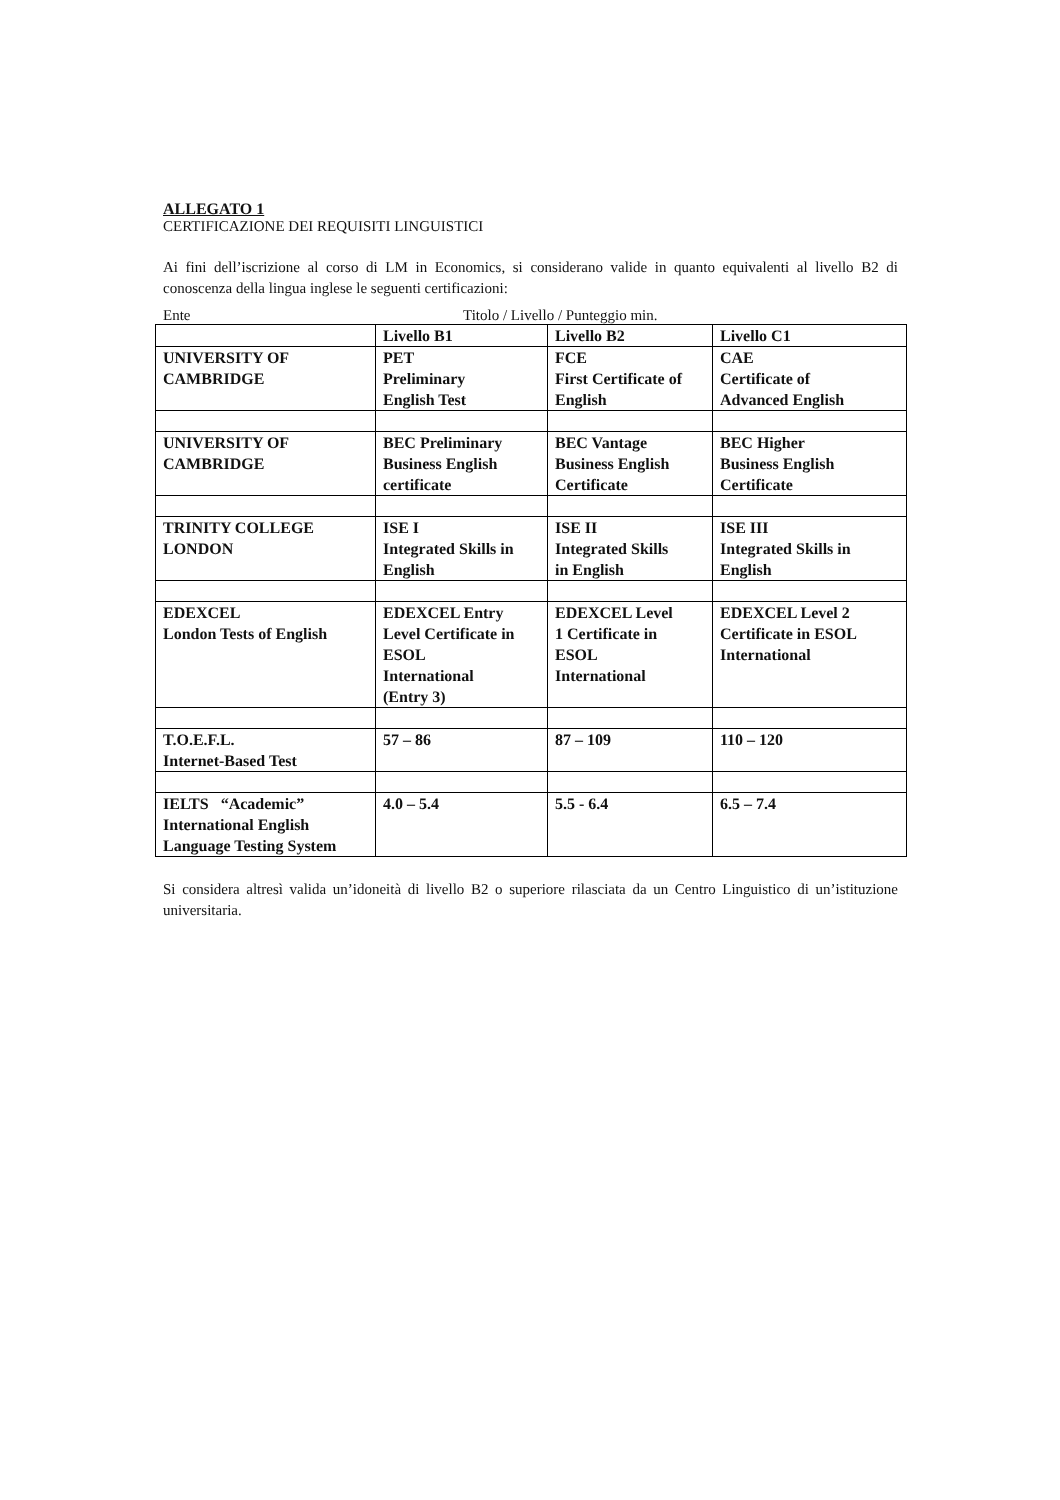ALLEGATO 1
CERTIFICAZIONE DEI REQUISITI LINGUISTICI
Ai fini dell’iscrizione al corso di LM in Economics, si considerano valide in quanto equivalenti al livello B2 di conoscenza della lingua inglese le seguenti certificazioni:
Ente Titolo / Livello / Punteggio min.
| | Livello B1 | Livello B2 | Livello C1 |
| UNIVERSITY OF CAMBRIDGE | PET Preliminary English Test | FCE First Certificate of English | CAE Certificate of Advanced English |
| UNIVERSITY OF CAMBRIDGE | BEC Preliminary Business English certificate | BEC Vantage Business English Certificate | BEC Higher Business English Certificate |
| TRINITY COLLEGE LONDON | ISE I Integrated Skills in English | ISE II Integrated Skills in English | ISE III Integrated Skills in English |
| EDEXCEL London Tests of English | EDEXCEL Entry Level Certificate in ESOL International (Entry 3) | EDEXCEL Level 1 Certificate in ESOL International | EDEXCEL Level 2 Certificate in ESOL International |
| T.O.E.F.L. Internet-Based Test | 57 – 86 | 87 – 109 | 110 – 120 |
| IELTS “Academic” International English Language Testing System | 4.0 – 5.4 | 5.5 - 6.4 | 6.5 – 7.4 |
Si considera altresì valida un’idoneità di livello B2 o superiore rilasciata da un Centro Linguistico di un’istituzione universitaria.